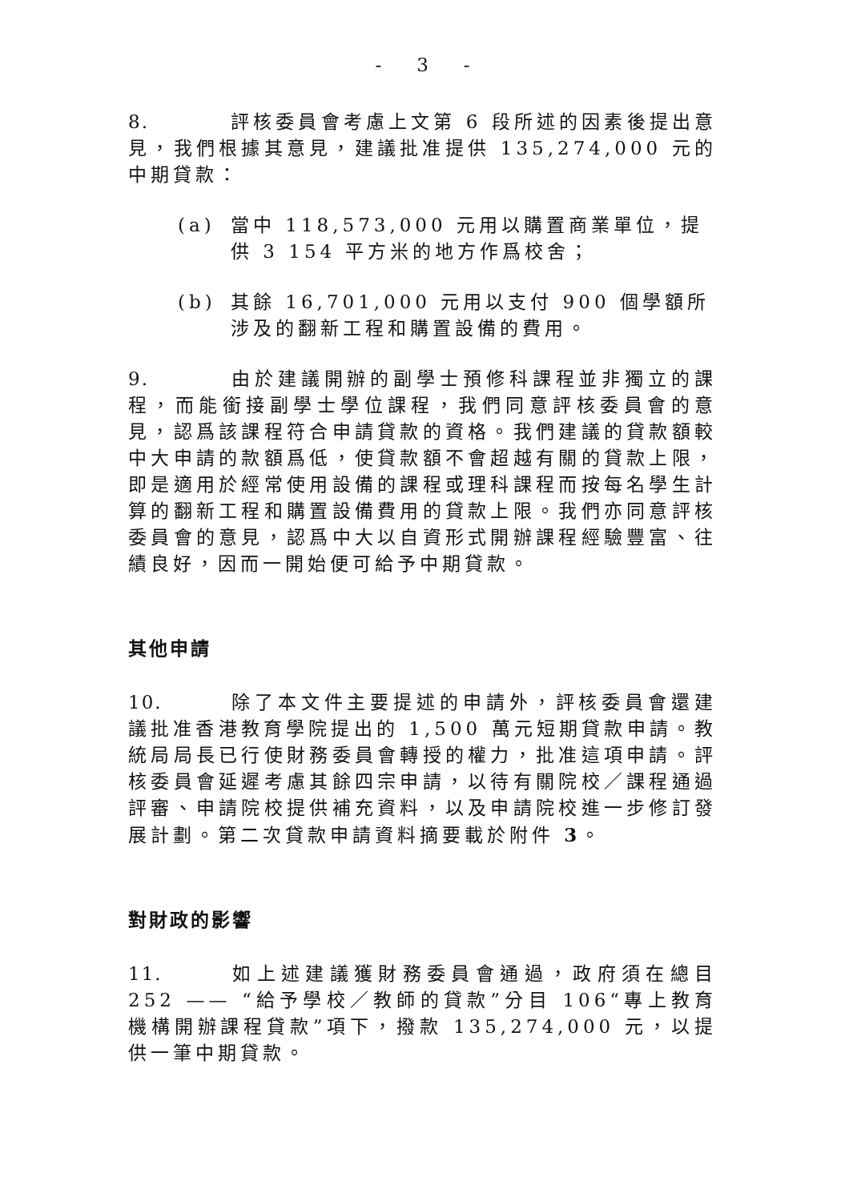- 3 -
8. 評核委員會考慮上文第 6 段所述的因素後提出意見，我們根據其意見，建議批准提供 135,274,000 元的中期貸款：
(a) 當中 118,573,000 元用以購置商業單位，提供 3 154 平方米的地方作爲校舍；
(b) 其餘 16,701,000 元用以支付 900 個學額所涉及的翻新工程和購置設備的費用。
9. 由於建議開辦的副學士預修科課程並非獨立的課程，而能銜接副學士學位課程，我們同意評核委員會的意見，認爲該課程符合申請貸款的資格。我們建議的貸款額較中大申請的款額爲低，使貸款額不會超越有關的貸款上限，即是適用於經常使用設備的課程或理科課程而按每名學生計算的翻新工程和購置設備費用的貸款上限。我們亦同意評核委員會的意見，認爲中大以自資形式開辦課程經驗豐富、往績良好，因而一開始便可給予中期貸款。
其他申請
10. 除了本文件主要提述的申請外，評核委員會還建議批准香港教育學院提出的 1,500 萬元短期貸款申請。教統局局長已行使財務委員會轉授的權力，批准這項申請。評核委員會延遲考慮其餘四宗申請，以待有關院校／課程通過評審、申請院校提供補充資料，以及申請院校進一步修訂發展計劃。第二次貸款申請資料摘要載於附件 3。
對財政的影響
11. 如上述建議獲財務委員會通過，政府須在總目 252 —— “給予學校／教師的貸款”分目 106“專上教育機構開辦課程貸款”項下，撥款 135,274,000 元，以提供一筆中期貸款。